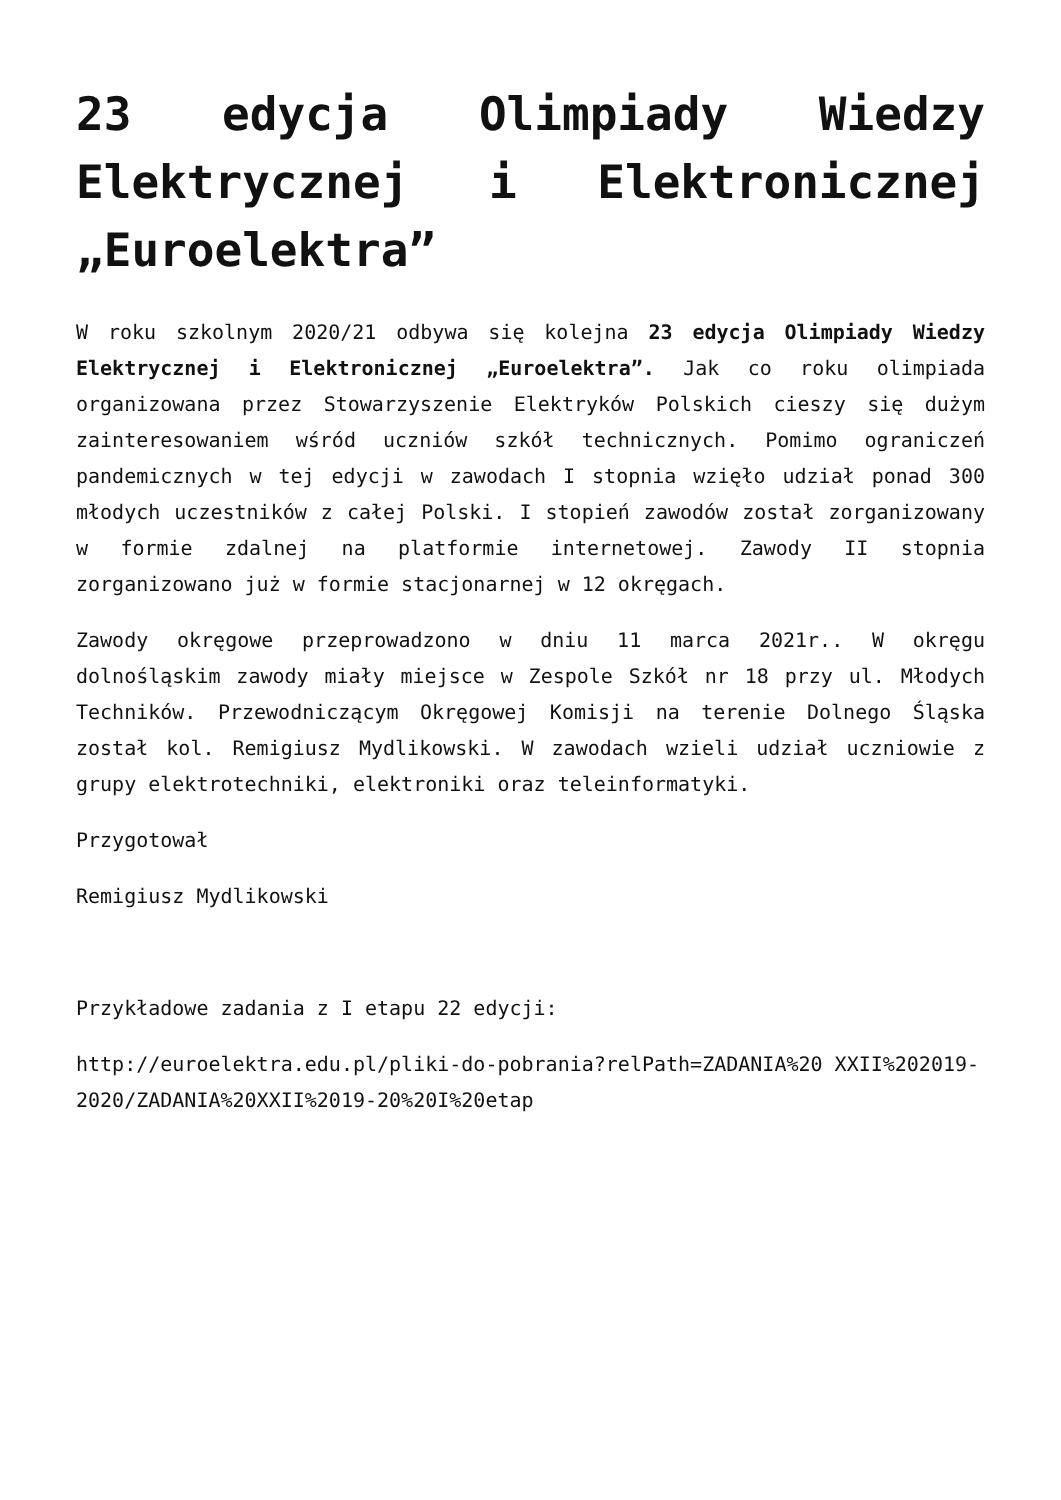23 edycja Olimpiady Wiedzy Elektrycznej i Elektronicznej „Euroelektra”
W roku szkolnym 2020/21 odbywa się kolejna 23 edycja Olimpiady Wiedzy Elektrycznej i Elektronicznej „Euroelektra”. Jak co roku olimpiada organizowana przez Stowarzyszenie Elektryków Polskich cieszy się dużym zainteresowaniem wśród uczniów szkół technicznych. Pomimo ograniczeń pandemicznych w tej edycji w zawodach I stopnia wzięło udział ponad 300 młodych uczestników z całej Polski. I stopień zawodów został zorganizowany w formie zdalnej na platformie internetowej. Zawody II stopnia zorganizowano już w formie stacjonarnej w 12 okręgach.
Zawody okręgowe przeprowadzono w dniu 11 marca 2021r.. W okręgu dolnośląskim zawody miały miejsce w Zespole Szkół nr 18 przy ul. Młodych Techników. Przewodniczącym Okręgowej Komisji na terenie Dolnego Śląska został kol. Remigiusz Mydlikowski. W zawodach wzieli udział uczniowie z grupy elektrotechniki, elektroniki oraz teleinformatyki.
Przygotował
Remigiusz Mydlikowski
Przykładowe zadania z I etapu 22 edycji:
http://euroelektra.edu.pl/pliki-do-pobrania?relPath=ZADANIA%20 XXII%202019-2020/ZADANIA%20XXII%2019-20%20I%20etap